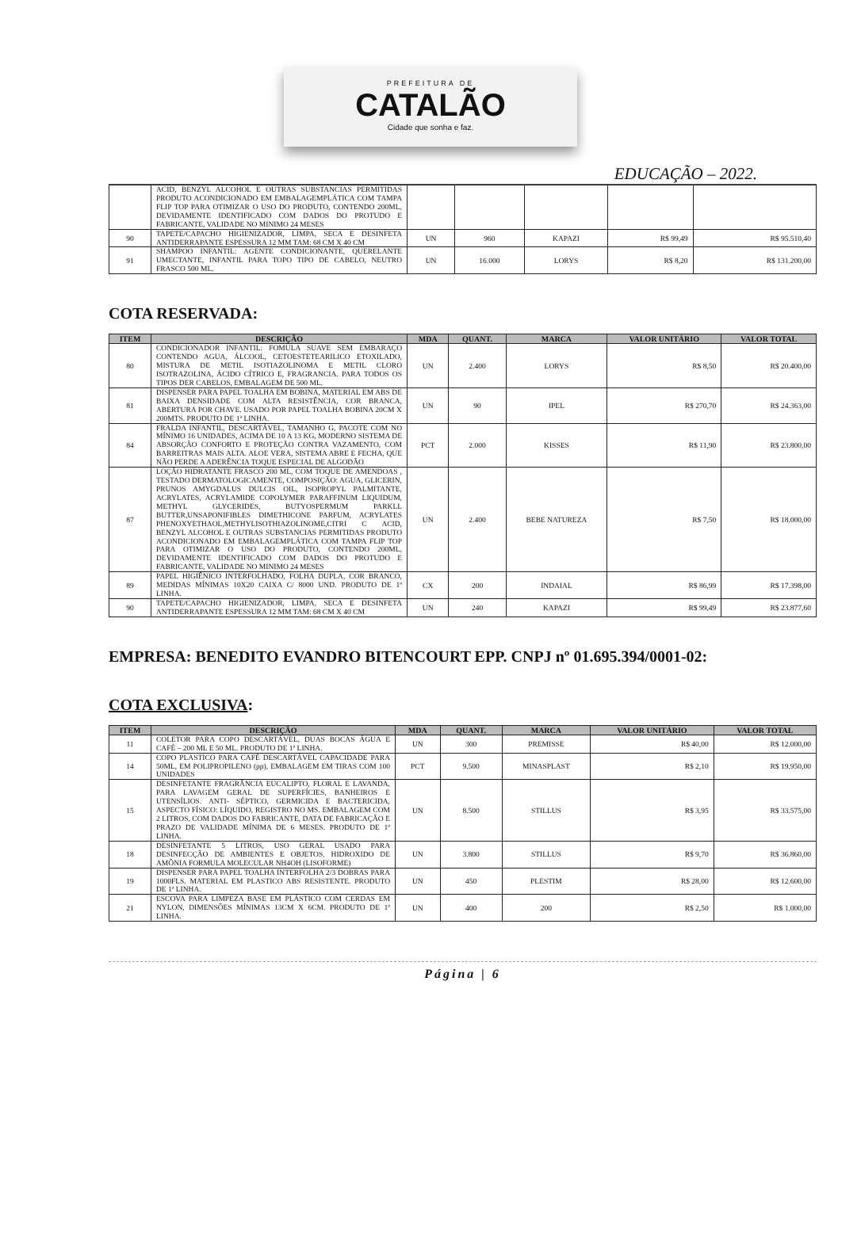PREFEITURA DE
CATALÃO
Cidade que sonha e faz.
EDUCAÇÃO – 2022.
| | ACID, BENZYL ALCOHOL E OUTRAS SUBSTANCIAS PERMITIDAS PRODUTO ACONDICIONADO EM EMBALAGEMPLÁTICA COM TAMPA FLIP TOP PARA OTIMIZAR O USO DO PRODUTO, CONTENDO 200ML, DEVIDAMENTE IDENTIFICADO COM DADOS DO PROTUDO E FABRICANTE, VALIDADE NO MINIMO 24 MESES | | | | | |
| 90 | TAPETE/CAPACHO HIGIENIZADOR, LIMPA, SECA E DESINFETA ANTIDERRAPANTE ESPESSURA 12 MM TAM: 68 CM X 40 CM | UN | 960 | KAPAZI | R$ 99,49 | R$ 95.510,40 |
| 91 | SHAMPOO INFANTIL: AGENTE CONDICIONANTE, QUERELANTE UMECTANTE, INFANTIL PARA TOPO TIPO DE CABELO, NEUTRO FRASCO 500 ML. | UN | 16.000 | LORYS | R$ 8,20 | R$ 131.200,00 |
COTA RESERVADA:
| ITEM | DESCRIÇÃO | MDA | QUANT. | MARCA | VALOR UNITÁRIO | VALOR TOTAL |
| --- | --- | --- | --- | --- | --- | --- |
| 80 | CONDICIONADOR INFANTIL: FOMULA SUAVE SEM EMBARAÇO CONTENDO AGUA, ÁLCOOL, CETOESTETEARILICO ETOXILADO, MISTURA DE METIL ISOTIAZOLINOMA E METIL CLORO ISOTRAZOLINA, ÁCIDO CÍTRICO E, FRAGRANCIA. PARA TODOS OS TIPOS DER CABELOS, EMBALAGEM DE 500 ML. | UN | 2.400 | LORYS | R$ 8,50 | R$ 20.400,00 |
| 81 | DISPENSER PARA PAPEL TOALHA EM BOBINA, MATERIAL EM ABS DE BAIXA DENSIDADE COM ALTA RESISTÊNCIA, COR BRANCA, ABERTURA POR CHAVE. USADO POR PAPEL TOALHA BOBINA 20CM X 200MTS. PRODUTO DE 1ª LINHA. | UN | 90 | IPEL | R$ 270,70 | R$ 24.363,00 |
| 84 | FRALDA INFANTIL, DESCARTÁVEL, TAMANHO G, PACOTE COM NO MÍNIMO 16 UNIDADES, ACIMA DE 10 A 13 KG, MODERNO SISTEMA DE ABSORÇÃO CONFORTO E PROTEÇÃO CONTRA VAZAMENTO, COM BARREITRAS MAIS ALTA. ALOE VERA, SISTEMA ABRE E FECHA, QUE NÃO PERDE A ADERÊNCIA TOQUE ESPECIAL DE ALGODÃO | PCT | 2.000 | KISSES | R$ 11,90 | R$ 23.800,00 |
| 87 | LOÇÃO HIDRATANTE FRASCO 200 ML, COM TOQUE DE AMENDOAS , TESTADO DERMATOLOGICAMENTE, COMPOSIÇÃO: AGUA, GLICERIN, PRUNOS AMYGDALUS DULCIS OIL, ISOPROPYL PALMITANTE, ACRYLATES, ACRYLAMIDE COPOLYMER PARAFFINUM LIQUIDUM, METHYL GLYCERIDES, BUTYOSPERMUM PARKLL BUTTER,UNSAPONIFIBLES DIMETHICONE PARFUM, ACRYLATES PHENOXYETHAOL,METHYLISOTHIAZOLINOME,CITRI C ACID, BENZYL ALCOHOL E OUTRAS SUBSTANCIAS PERMITIDAS PRODUTO ACONDICIONADO EM EMBALAGEMPLÁTICA COM TAMPA FLIP TOP PARA OTIMIZAR O USO DO PRODUTO, CONTENDO 200ML, DEVIDAMENTE IDENTIFICADO COM DADOS DO PROTUDO E FABRICANTE, VALIDADE NO MINIMO 24 MESES | UN | 2.400 | BEBE NATUREZA | R$ 7,50 | R$ 18.000,00 |
| 89 | PAPEL HIGIÊNICO INTERFOLHADO, FOLHA DUPLA, COR BRANCO, MEDIDAS MÍNIMAS 10X20 CAIXA C/ 8000 UND. PRODUTO DE 1ª LINHA. | CX | 200 | INDAIAL | R$ 86,99 | R$ 17.398,00 |
| 90 | TAPETE/CAPACHO HIGIENIZADOR, LIMPA, SECA E DESINFETA ANTIDERRAPANTE ESPESSURA 12 MM TAM: 68 CM X 40 CM | UN | 240 | KAPAZI | R$ 99,49 | R$ 23.877,60 |
EMPRESA: BENEDITO EVANDRO BITENCOURT EPP. CNPJ nº 01.695.394/0001-02:
COTA EXCLUSIVA:
| ITEM | DESCRIÇÃO | MDA | QUANT. | MARCA | VALOR UNITÁRIO | VALOR TOTAL |
| --- | --- | --- | --- | --- | --- | --- |
| 11 | COLETOR PARA COPO DESCARTÁVEL, DUAS BOCAS ÁGUA E CAFÉ – 200 ML E 50 ML. PRODUTO DE 1ª LINHA. | UN | 300 | PREMISSE | R$ 40,00 | R$ 12.000,00 |
| 14 | COPO PLASTICO PARA CAFÉ DESCARTÁVEL CAPACIDADE PARA 50ML, EM POLIPROPILENO (pp), EMBALAGEM EM TIRAS COM 100 UNIDADES | PCT | 9.500 | MINASPLAST | R$ 2,10 | R$ 19.950,00 |
| 15 | DESINFETANTE FRAGRÂNCIA EUCALIPTO, FLORAL E LAVANDA, PARA LAVAGEM GERAL DE SUPERFÍCIES, BANHEIROS E UTENSÍLIOS. ANTI- SÉPTICO, GERMICIDA E BACTERICIDA, ASPECTO FÍSICO: LÍQUIDO, REGISTRO NO MS. EMBALAGEM COM 2 LITROS, COM DADOS DO FABRICANTE, DATA DE FABRICAÇÃO E PRAZO DE VALIDADE MÍNIMA DE 6 MESES. PRODUTO DE 1ª LINHA. | UN | 8.500 | STILLUS | R$ 3,95 | R$ 33.575,00 |
| 18 | DESINFETANTE 5 LITROS, USO GERAL USADO PARA DESINFECÇÃO DE AMBIENTES E OBJETOS. HIDROXIDO DE AMÔNIA FORMULA MOLECULAR NH4OH (LISOFORME) | UN | 3.800 | STILLUS | R$ 9,70 | R$ 36.860,00 |
| 19 | DISPENSER PARA PAPEL TOALHA INTERFOLHA 2/3 DOBRAS PARA 1000FLS. MATERIAL EM PLASTICO ABS RESISTENTE. PRODUTO DE 1ª LINHA. | UN | 450 | PLESTIM | R$ 28,00 | R$ 12.600,00 |
| 21 | ESCOVA PARA LIMPEZA BASE EM PLÁSTICO COM CERDAS EM NYLON, DIMENSÕES MÍNIMAS 13CM X 6CM. PRODUTO DE 1ª LINHA. | UN | 400 | 200 | R$ 2,50 | R$ 1.000,00 |
Página | 6